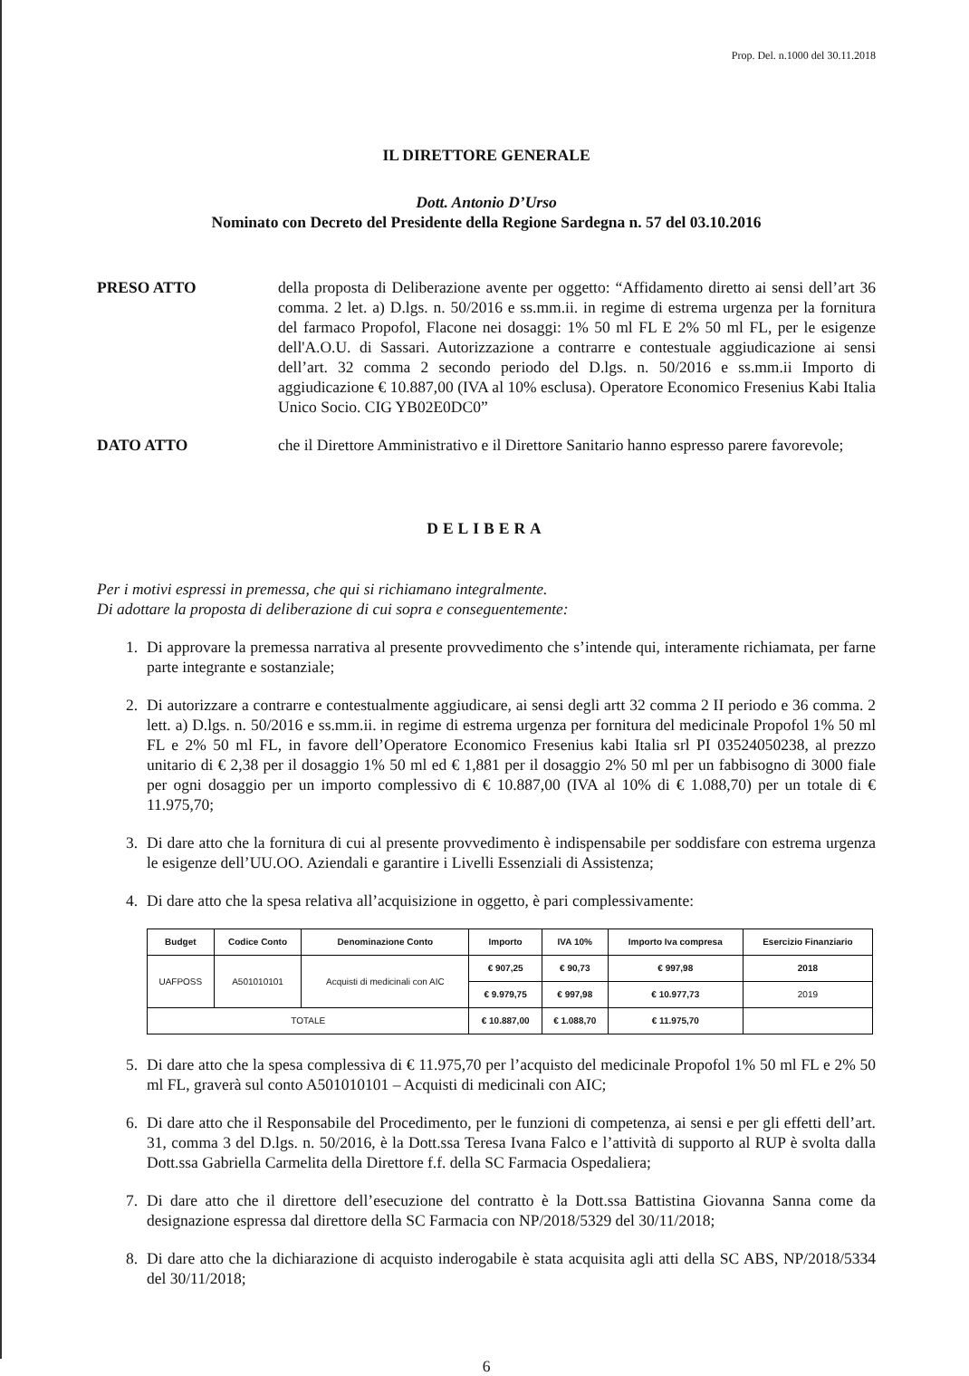Prop. Del. n.1000 del 30.11.2018
IL DIRETTORE GENERALE
Dott. Antonio D’Urso
Nominato con Decreto del Presidente della Regione Sardegna n. 57 del 03.10.2016
PRESO ATTO della proposta di Deliberazione avente per oggetto: “Affidamento diretto ai sensi dell’art 36 comma. 2 let. a) D.lgs. n. 50/2016 e ss.mm.ii. in regime di estrema urgenza per la fornitura del farmaco Propofol, Flacone nei dosaggi: 1% 50 ml FL E 2% 50 ml FL, per le esigenze dell'A.O.U. di Sassari. Autorizzazione a contrarre e contestuale aggiudicazione ai sensi dell’art. 32 comma 2 secondo periodo del D.lgs. n. 50/2016 e ss.mm.ii Importo di aggiudicazione € 10.887,00 (IVA al 10% esclusa). Operatore Economico Fresenius Kabi Italia Unico Socio. CIG YB02E0DC0”
DATO ATTO che il Direttore Amministrativo e il Direttore Sanitario hanno espresso parere favorevole;
DELIBERA
Per i motivi espressi in premessa, che qui si richiamano integralmente.
Di adottare la proposta di deliberazione di cui sopra e conseguentemente:
1. Di approvare la premessa narrativa al presente provvedimento che s’intende qui, interamente richiamata, per farne parte integrante e sostanziale;
2. Di autorizzare a contrarre e contestualmente aggiudicare, ai sensi degli artt 32 comma 2 II periodo e 36 comma. 2 lett. a) D.lgs. n. 50/2016 e ss.mm.ii. in regime di estrema urgenza per fornitura del medicinale Propofol 1% 50 ml FL e 2% 50 ml FL, in favore dell’Operatore Economico Fresenius kabi Italia srl PI 03524050238, al prezzo unitario di € 2,38 per il dosaggio 1% 50 ml ed € 1,881 per il dosaggio 2% 50 ml per un fabbisogno di 3000 fiale per ogni dosaggio per un importo complessivo di € 10.887,00 (IVA al 10% di € 1.088,70) per un totale di € 11.975,70;
3. Di dare atto che la fornitura di cui al presente provvedimento è indispensabile per soddisfare con estrema urgenza le esigenze dell’UU.OO. Aziendali e garantire i Livelli Essenziali di Assistenza;
4. Di dare atto che la spesa relativa all’acquisizione in oggetto, è pari complessivamente:
| Budget | Codice Conto | Denominazione Conto | Importo | IVA 10% | Importo Iva compresa | Esercizio Finanziario |
| --- | --- | --- | --- | --- | --- | --- |
| UAFPOSS | A501010101 | Acquisti di medicinali con AIC | € 907,25 | € 90,73 | € 997,98 | 2018 |
| | | | € 9.979,75 | € 997,98 | € 10.977,73 | 2019 |
| TOTALE | | | € 10.887,00 | € 1.088,70 | € 11.975,70 | |
5. Di dare atto che la spesa complessiva di € 11.975,70 per l’acquisto del medicinale Propofol 1% 50 ml FL e 2% 50 ml FL, graverà sul conto A501010101 – Acquisti di medicinali con AIC;
6. Di dare atto che il Responsabile del Procedimento, per le funzioni di competenza, ai sensi e per gli effetti dell’art. 31, comma 3 del D.lgs. n. 50/2016, è la Dott.ssa Teresa Ivana Falco e l’attività di supporto al RUP è svolta dalla Dott.ssa Gabriella Carmelita della Direttore f.f. della SC Farmacia Ospedaliera;
7. Di dare atto che il direttore dell’esecuzione del contratto è la Dott.ssa Battistina Giovanna Sanna come da designazione espressa dal direttore della SC Farmacia con NP/2018/5329 del 30/11/2018;
8. Di dare atto che la dichiarazione di acquisto inderogabile è stata acquisita agli atti della SC ABS, NP/2018/5334 del 30/11/2018;
6